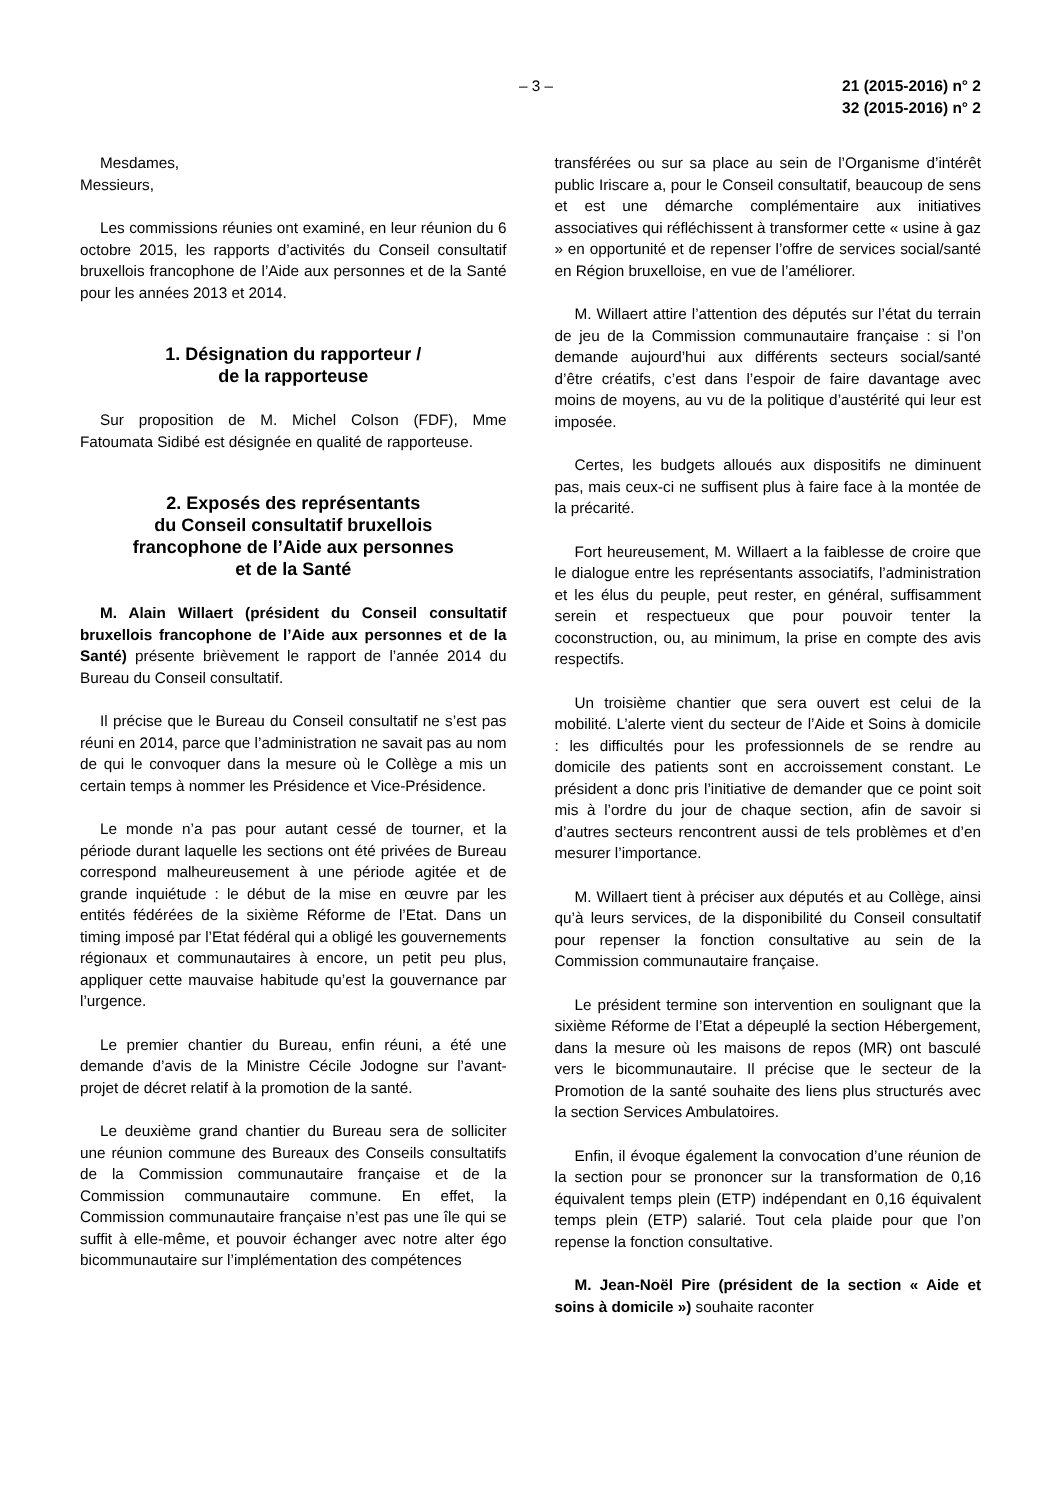– 3 – 21 (2015-2016) n° 2
32 (2015-2016) n° 2
Mesdames,
Messieurs,
Les commissions réunies ont examiné, en leur réunion du 6 octobre 2015, les rapports d’activités du Conseil consultatif bruxellois francophone de l’Aide aux personnes et de la Santé pour les années 2013 et 2014.
1. Désignation du rapporteur /
de la rapporteuse
Sur proposition de M. Michel Colson (FDF), Mme Fatoumata Sidibé est désignée en qualité de rapporteuse.
2. Exposés des représentants
du Conseil consultatif bruxellois
francophone de l’Aide aux personnes
et de la Santé
M. Alain Willaert (président du Conseil consultatif bruxellois francophone de l’Aide aux personnes et de la Santé) présente brièvement le rapport de l’année 2014 du Bureau du Conseil consultatif.
Il précise que le Bureau du Conseil consultatif ne s’est pas réuni en 2014, parce que l’administration ne savait pas au nom de qui le convoquer dans la mesure où le Collège a mis un certain temps à nommer les Présidence et Vice-Présidence.
Le monde n’a pas pour autant cessé de tourner, et la période durant laquelle les sections ont été privées de Bureau correspond malheureusement à une période agitée et de grande inquiétude : le début de la mise en œuvre par les entités fédérées de la sixième Réforme de l’Etat. Dans un timing imposé par l’Etat fédéral qui a obligé les gouvernements régionaux et communautaires à encore, un petit peu plus, appliquer cette mauvaise habitude qu’est la gouvernance par l’urgence.
Le premier chantier du Bureau, enfin réuni, a été une demande d’avis de la Ministre Cécile Jodogne sur l’avant-projet de décret relatif à la promotion de la santé.
Le deuxième grand chantier du Bureau sera de solliciter une réunion commune des Bureaux des Conseils consultatifs de la Commission communautaire française et de la Commission communautaire commune. En effet, la Commission communautaire française n’est pas une île qui se suffit à elle-même, et pouvoir échanger avec notre alter égo bicommunautaire sur l’implémentation des compétences
transférées ou sur sa place au sein de l’Organisme d’intérêt public Iriscare a, pour le Conseil consultatif, beaucoup de sens et est une démarche complémentaire aux initiatives associatives qui réfléchissent à transformer cette « usine à gaz » en opportunité et de repenser l’offre de services social/santé en Région bruxelloise, en vue de l’améliorer.
M. Willaert attire l’attention des députés sur l’état du terrain de jeu de la Commission communautaire française : si l’on demande aujourd’hui aux différents secteurs social/santé d’être créatifs, c’est dans l’espoir de faire davantage avec moins de moyens, au vu de la politique d’austérité qui leur est imposée.
Certes, les budgets alloués aux dispositifs ne diminuent pas, mais ceux-ci ne suffisent plus à faire face à la montée de la précarité.
Fort heureusement, M. Willaert a la faiblesse de croire que le dialogue entre les représentants associatifs, l’administration et les élus du peuple, peut rester, en général, suffisamment serein et respectueux que pour pouvoir tenter la coconstruction, ou, au minimum, la prise en compte des avis respectifs.
Un troisième chantier que sera ouvert est celui de la mobilité. L’alerte vient du secteur de l’Aide et Soins à domicile : les difficultés pour les professionnels de se rendre au domicile des patients sont en accroissement constant. Le président a donc pris l’initiative de demander que ce point soit mis à l’ordre du jour de chaque section, afin de savoir si d’autres secteurs rencontrent aussi de tels problèmes et d’en mesurer l’importance.
M. Willaert tient à préciser aux députés et au Collège, ainsi qu’à leurs services, de la disponibilité du Conseil consultatif pour repenser la fonction consultative au sein de la Commission communautaire française.
Le président termine son intervention en soulignant que la sixième Réforme de l’Etat a dépeuplé la section Hébergement, dans la mesure où les maisons de repos (MR) ont basculé vers le bicommunautaire. Il précise que le secteur de la Promotion de la santé souhaite des liens plus structurés avec la section Services Ambulatoires.
Enfin, il évoque également la convocation d’une réunion de la section pour se prononcer sur la transformation de 0,16 équivalent temps plein (ETP) indépendant en 0,16 équivalent temps plein (ETP) salarié. Tout cela plaide pour que l’on repense la fonction consultative.
M. Jean-Noël Pire (président de la section « Aide et soins à domicile ») souhaite raconter